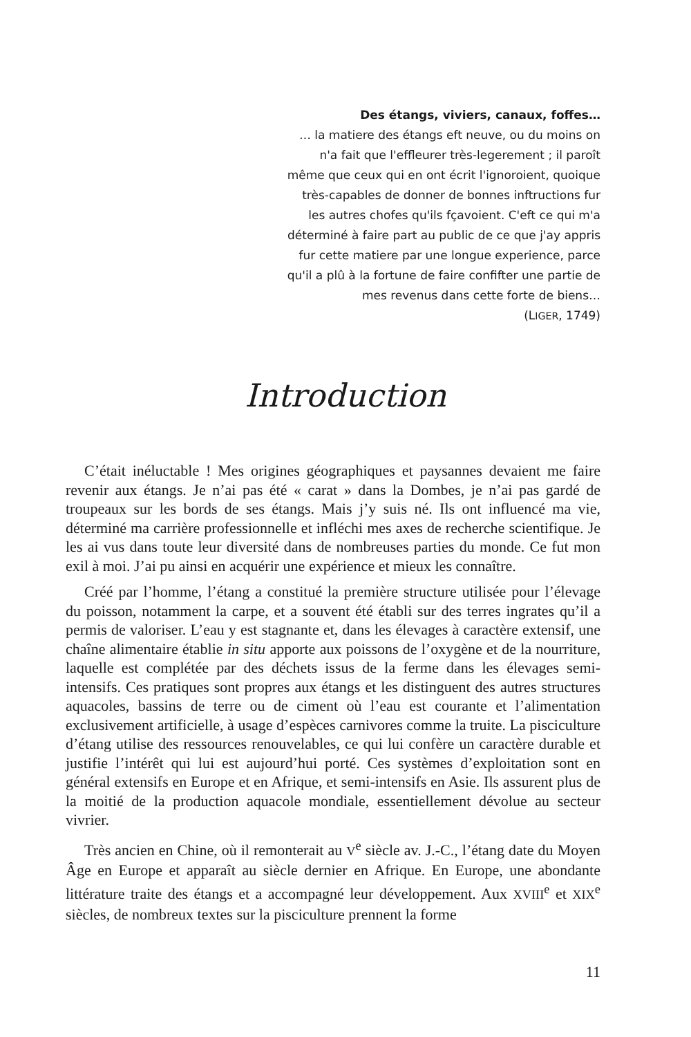Des étangs, viviers, canaux, foffes…
… la matiere des étangs eft neuve, ou du moins on n'a fait que l'effleurer très-legerement ; il paroît même que ceux qui en ont écrit l'ignoroient, quoique très-capables de donner de bonnes inftructions fur les autres chofes qu'ils fçavoient. C'eft ce qui m'a déterminé à faire part au public de ce que j'ay appris fur cette matiere par une longue experience, parce qu'il a plû à la fortune de faire confifter une partie de mes revenus dans cette forte de biens…
(LIGER, 1749)
Introduction
C’était inéluctable ! Mes origines géographiques et paysannes devaient me faire revenir aux étangs. Je n’ai pas été « carat » dans la Dombes, je n’ai pas gardé de troupeaux sur les bords de ses étangs. Mais j’y suis né. Ils ont influencé ma vie, déterminé ma carrière professionnelle et infléchi mes axes de recherche scientifique. Je les ai vus dans toute leur diversité dans de nombreuses parties du monde. Ce fut mon exil à moi. J’ai pu ainsi en acquérir une expérience et mieux les connaître.
Créé par l’homme, l’étang a constitué la première structure utilisée pour l’élevage du poisson, notamment la carpe, et a souvent été établi sur des terres ingrates qu’il a permis de valoriser. L’eau y est stagnante et, dans les élevages à caractère extensif, une chaîne alimentaire établie in situ apporte aux poissons de l’oxygène et de la nourriture, laquelle est complétée par des déchets issus de la ferme dans les élevages semi-intensifs. Ces pratiques sont propres aux étangs et les distinguent des autres structures aquacoles, bassins de terre ou de ciment où l’eau est courante et l’alimentation exclusivement artificielle, à usage d’espèces carnivores comme la truite. La pisciculture d’étang utilise des ressources renouvelables, ce qui lui confère un caractère durable et justifie l’intérêt qui lui est aujourd’hui porté. Ces systèmes d’exploitation sont en général extensifs en Europe et en Afrique, et semi-intensifs en Asie. Ils assurent plus de la moitié de la production aquacole mondiale, essentiellement dévolue au secteur vivrier.
Très ancien en Chine, où il remonterait au V<sup>e</sup> siècle av. J.-C., l’étang date du Moyen Âge en Europe et apparaît au siècle dernier en Afrique. En Europe, une abondante littérature traite des étangs et a accompagné leur développement. Aux XVIII<sup>e</sup> et XIX<sup>e</sup> siècles, de nombreux textes sur la pisciculture prennent la forme
11